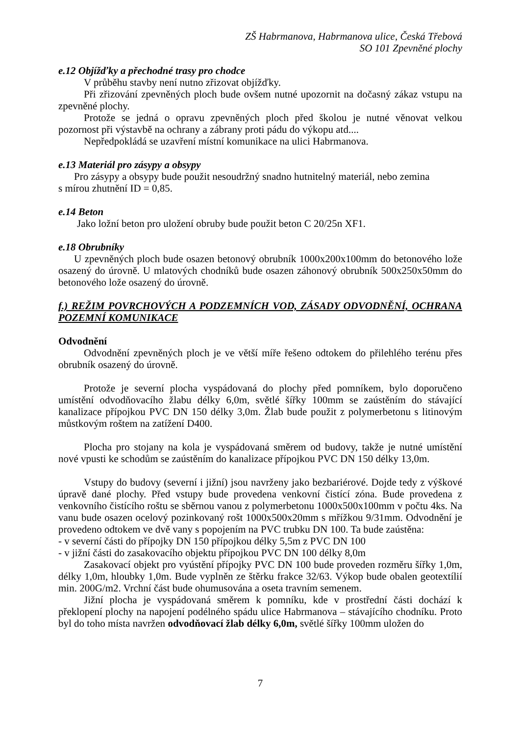ZŠ Habrmanova, Habrmanova ulice, Česká Třebová
SO 101 Zpevněné plochy
e.12 Objížďky a přechodné trasy pro chodce
V průběhu stavby není nutno zřizovat objížďky.
Při zřizování zpevněných ploch bude ovšem nutné upozornit na dočasný zákaz vstupu na zpevněné plochy.
Protože se jedná o opravu zpevněných ploch před školou je nutné věnovat velkou pozornost při výstavbě na ochrany a zábrany proti pádu do výkopu atd....
Nepředpokládá se uzavření místní komunikace na ulici Habrmanova.
e.13 Materiál pro zásypy a obsypy
Pro zásypy a obsypy bude použit nesoudržný snadno hutnitelný materiál, nebo zemina
s mírou zhutnění ID = 0,85.
e.14 Beton
Jako ložní beton pro uložení obruby bude použit beton C 20/25n XF1.
e.18 Obrubníky
U zpevněných ploch bude osazen betonový obrubník 1000x200x100mm do betonového lože osazený do úrovně. U mlatových chodníků bude osazen záhonový obrubník 500x250x50mm do betonového lože osazený do úrovně.
f.) REŽIM POVRCHOVÝCH A PODZEMNÍCH VOD, ZÁSADY ODVODNĚNÍ, OCHRANA POZEMNÍ KOMUNIKACE
Odvodnění
Odvodnění zpevněných ploch je ve větší míře řešeno odtokem do přilehlého terénu přes obrubník osazený do úrovně.
Protože je severní plocha vyspádovaná do plochy před pomníkem, bylo doporučeno umístění odvodňovacího žlabu délky 6,0m, světlé šířky 100mm se zaústěním do stávající kanalizace přípojkou PVC DN 150 délky 3,0m. Žlab bude použit z polymerbetonu s litinovým můstkovým roštem na zatížení D400.
Plocha pro stojany na kola je vyspádovaná směrem od budovy, takže je nutné umístění nové vpusti ke schodům se zaústěním do kanalizace přípojkou PVC DN 150 délky 13,0m.
Vstupy do budovy (severní i jižní) jsou navrženy jako bezbariérové. Dojde tedy z výškové úpravě dané plochy. Před vstupy bude provedena venkovní čistící zóna. Bude provedena z venkovního čistícího roštu se sběrnou vanou z polymerbetonu 1000x500x100mm v počtu 4ks. Na vanu bude osazen ocelový pozinkovaný rošt 1000x500x20mm s mřížkou 9/31mm. Odvodnění je provedeno odtokem ve dvě vany s popojením na PVC trubku DN 100. Ta bude zaústěna:
- v severní části do přípojky DN 150 přípojkou délky 5,5m z PVC DN 100
- v jižní části do zasakovacího objektu přípojkou PVC DN 100 délky 8,0m
Zasakovací objekt pro vyústění přípojky PVC DN 100 bude proveden rozměru šířky 1,0m, délky 1,0m, hloubky 1,0m. Bude vyplněn ze štěrku frakce 32/63. Výkop bude obalen geotextílií min. 200G/m2. Vrchní část bude ohumusována a oseta travním semenem.
Jižní plocha je vyspádovaná směrem k pomníku, kde v prostřední části dochází k překlopení plochy na napojení podélného spádu ulice Habrmanova – stávajícího chodníku. Proto byl do toho místa navržen odvodňovací žlab délky 6,0m, světlé šířky 100mm uložen do
7